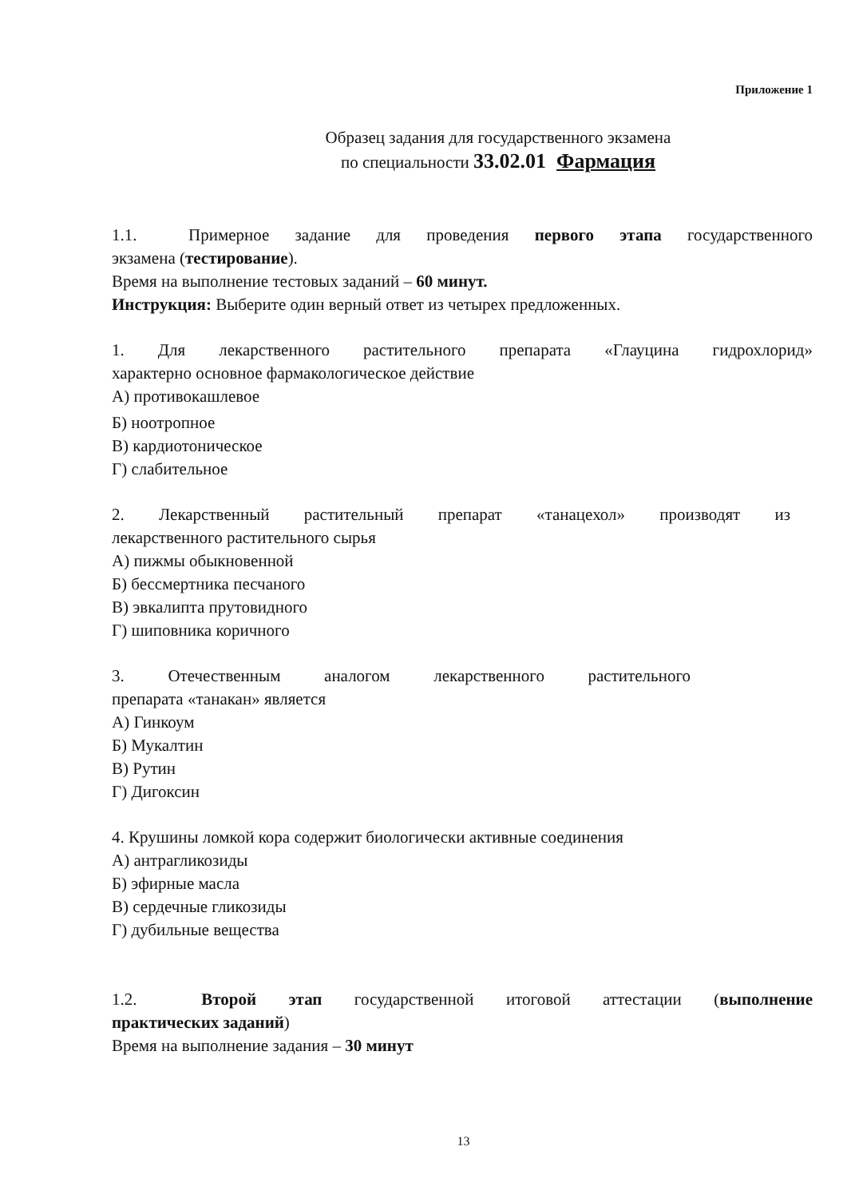Приложение 1
Образец задания для государственного экзамена
по специальности 33.02.01 Фармация
1.1. Примерное задание для проведения первого этапа государственного
экзамена (тестирование).
Время на выполнение тестовых заданий – 60 минут.
Инструкция: Выберите один верный ответ из четырех предложенных.
1. Для лекарственного растительного препарата «Глауцина гидрохлорид»
характерно основное фармакологическое действие
А) противокашлевое
Б) ноотропное
В) кардиотоническое
Г) слабительное
2. Лекарственный растительный препарат «танацехол» производят из
лекарственного растительного сырья
А) пижмы обыкновенной
Б) бессмертника песчаного
В) эвкалипта прутовидного
Г) шиповника коричного
3. Отечественным аналогом лекарственного растительного
препарата «танакан» является
А) Гинкоум
Б) Мукалтин
В) Рутин
Г) Дигоксин
4. Крушины ломкой кора содержит биологически активные соединения
А) антрагликозиды
Б) эфирные масла
В) сердечные гликозиды
Г) дубильные вещества
1.2. Второй этап государственной итоговой аттестации (выполнение
практических заданий)
Время на выполнение задания – 30 минут
13